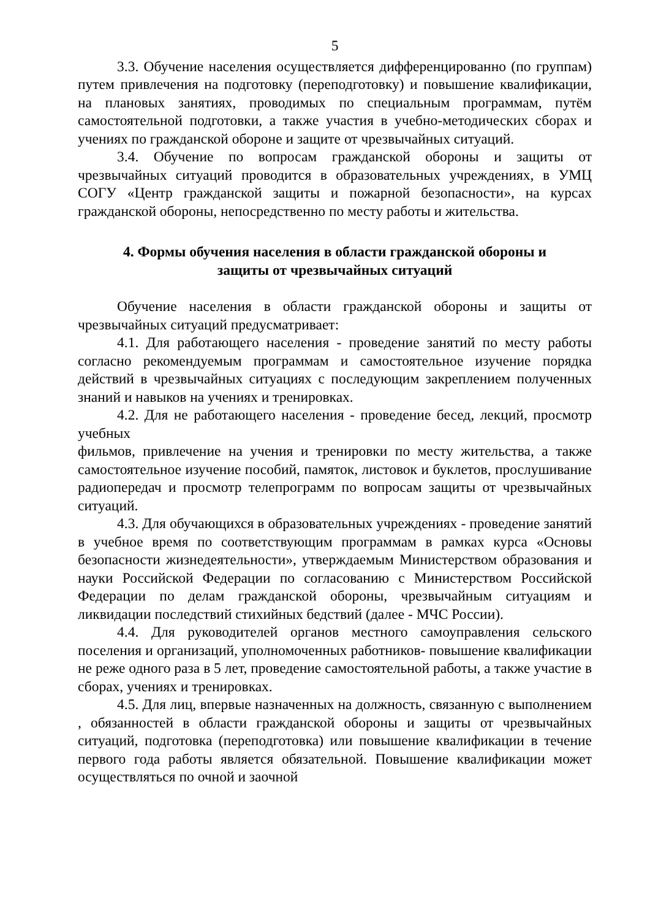5
3.3. Обучение населения осуществляется дифференцированно (по группам) путем привлечения на подготовку (переподготовку) и повышение квалификации, на плановых занятиях, проводимых по специальным программам, путём самостоятельной подготовки, а также участия в учебно-методических сборах и учениях по гражданской обороне и защите от чрезвычайных ситуаций.
3.4. Обучение по вопросам гражданской обороны и защиты от чрезвычайных ситуаций проводится в образовательных учреждениях, в УМЦ СОГУ «Центр гражданской защиты и пожарной безопасности», на курсах гражданской обороны, непосредственно по месту работы и жительства.
4. Формы обучения населения в области гражданской обороны и
защиты от чрезвычайных ситуаций
Обучение населения в области гражданской обороны и защиты от чрезвычайных ситуаций предусматривает:
4.1. Для работающего населения - проведение занятий по месту работы согласно рекомендуемым программам и самостоятельное изучение порядка действий в чрезвычайных ситуациях с последующим закреплением полученных знаний и навыков на учениях и тренировках.
4.2. Для не работающего населения - проведение бесед, лекций, просмотр учебных
фильмов, привлечение на учения и тренировки по месту жительства, а также самостоятельное изучение пособий, памяток, листовок и буклетов, прослушивание радиопередач и просмотр телепрограмм по вопросам защиты от чрезвычайных ситуаций.
4.3. Для обучающихся в образовательных учреждениях - проведение занятий в учебное время по соответствующим программам в рамках курса «Основы безопасности жизнедеятельности», утверждаемым Министерством образования и науки Российской Федерации по согласованию с Министерством Российской Федерации по делам гражданской обороны, чрезвычайным ситуациям и ликвидации последствий стихийных бедствий (далее - МЧС России).
4.4. Для руководителей органов местного самоуправления сельского поселения и организаций, уполномоченных работников- повышение квалификации не реже одного раза в 5 лет, проведение самостоятельной работы, а также участие в сборах, учениях и тренировках.
4.5. Для лиц, впервые назначенных на должность, связанную с выполнением , обязанностей в области гражданской обороны и защиты от чрезвычайных ситуаций, подготовка (переподготовка) или повышение квалификации в течение первого года работы является обязательной. Повышение квалификации может осуществляться по очной и заочной